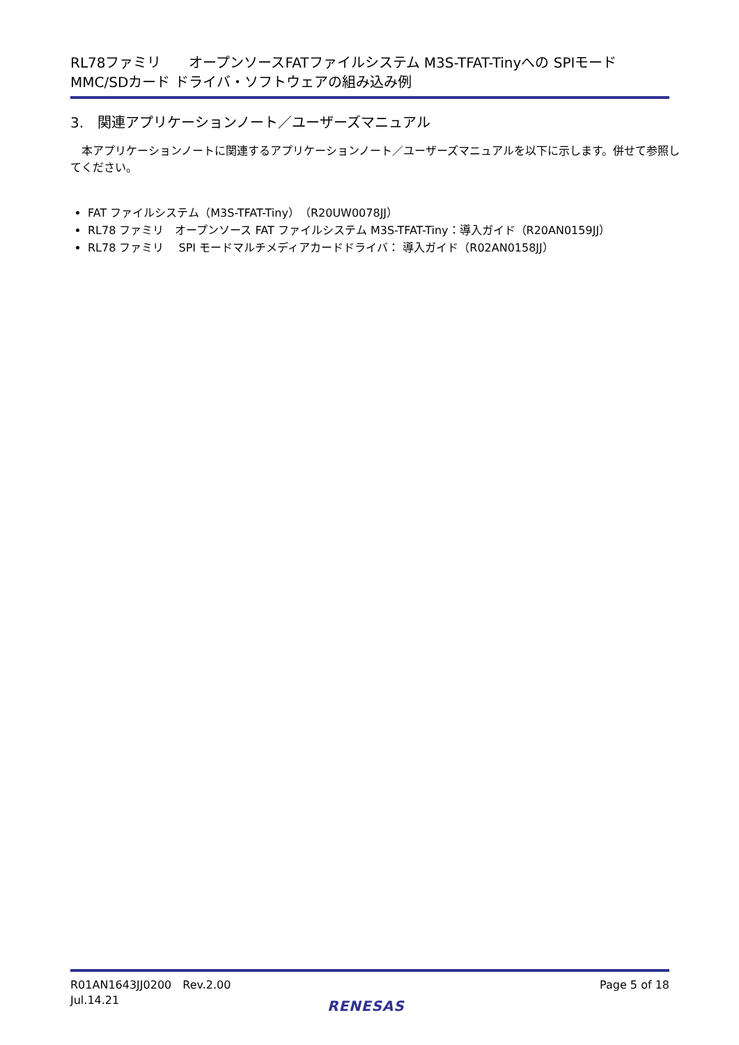RL78ファミリ　　オープンソースFATファイルシステム M3S-TFAT-Tinyへの SPIモード
MMC/SDカード ドライバ・ソフトウェアの組み込み例
3.　関連アプリケーションノート／ユーザーズマニュアル
　本アプリケーションノートに関連するアプリケーションノート／ユーザーズマニュアルを以下に示します。併せて参照してください。
FAT ファイルシステム（M3S-TFAT-Tiny）（R20UW0078JJ）
RL78 ファミリ　オープンソース FAT ファイルシステム M3S-TFAT-Tiny：導入ガイド（R20AN0159JJ）
RL78 ファミリ　 SPI モードマルチメディアカードドライバ： 導入ガイド（R02AN0158JJ）
R01AN1643JJ0200　Rev.2.00
Jul.14.21
Page 5 of 18
RENESAS